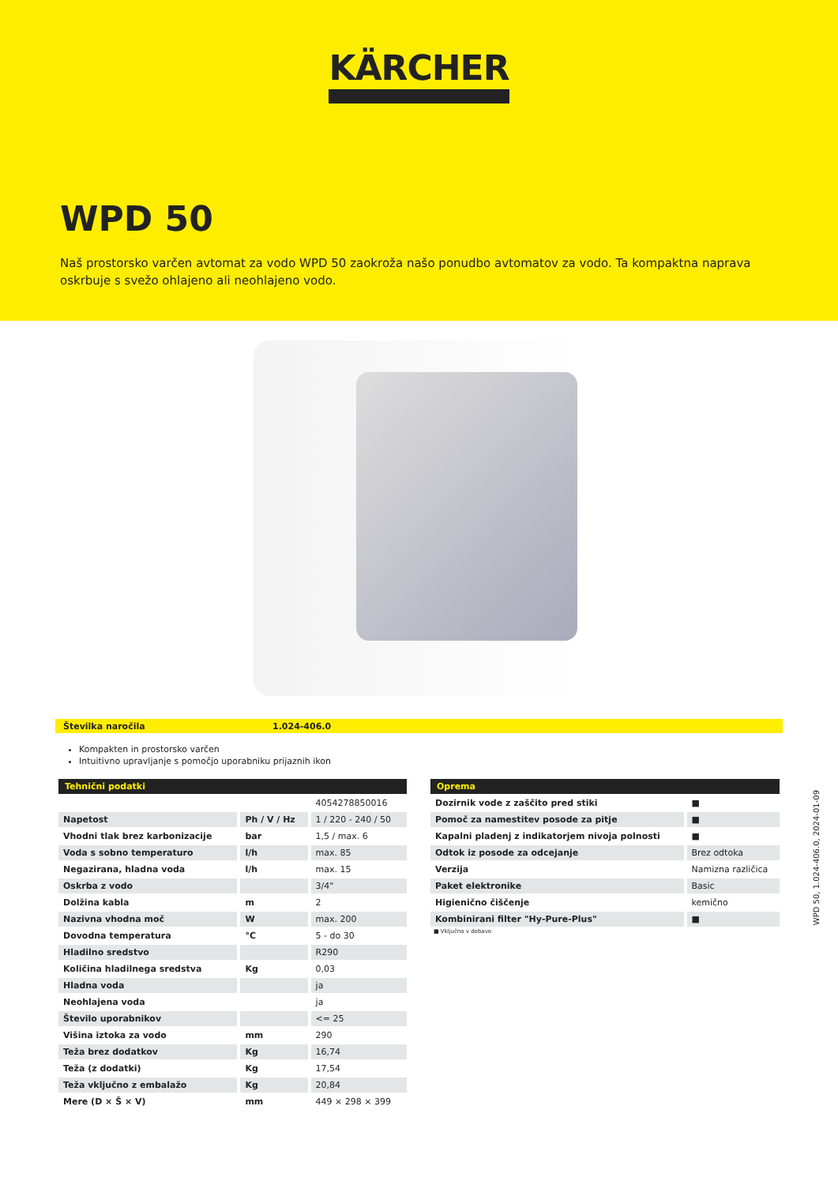KÄRCHER
WPD 50
Naš prostorsko varčen avtomat za vodo WPD 50 zaokroža našo ponudbo avtomatov za vodo. Ta kompaktna naprava oskrbuje s svežo ohlajeno ali neohlajeno vodo.
Številka naročila 1.024-406.0
Kompakten in prostorsko varčen
Intuitivno upravljanje s pomočjo uporabniku prijaznih ikon
| Tehnični podatki | | |
| --- | --- | --- |
| | | 4054278850016 |
| Napetost | Ph / V / Hz | 1 / 220 - 240 / 50 |
| Vhodni tlak brez karbonizacije | bar | 1,5 / max. 6 |
| Voda s sobno temperaturo | l/h | max. 85 |
| Negazirana, hladna voda | l/h | max. 15 |
| Oskrba z vodo | | 3/4" |
| Dolžina kabla | m | 2 |
| Nazivna vhodna moč | W | max. 200 |
| Dovodna temperatura | °C | 5 - do 30 |
| Hladilno sredstvo | | R290 |
| Količina hladilnega sredstva | Kg | 0,03 |
| Hladna voda | | ja |
| Neohlajena voda | | ja |
| Število uporabnikov | | <= 25 |
| Višina iztoka za vodo | mm | 290 |
| Teža brez dodatkov | Kg | 16,74 |
| Teža (z dodatki) | Kg | 17,54 |
| Teža vključno z embalažo | Kg | 20,84 |
| Mere (D × Š × V) | mm | 449 × 298 × 399 |
| Oprema | |
| --- | --- |
| Dozirnik vode z zaščito pred stiki | ■ |
| Pomoč za namestitev posode za pitje | ■ |
| Kapalni pladenj z indikatorjem nivoja polnosti | ■ |
| Odtok iz posode za odcejanje | Brez odtoka |
| Verzija | Namizna različica |
| Paket elektronike | Basic |
| Higienično čiščenje | kemično |
| Kombinirani filter "Hy-Pure-Plus" | ■ |
■ Vključno v dobavo
WPD 50, 1.024-406.0, 2024-01-09